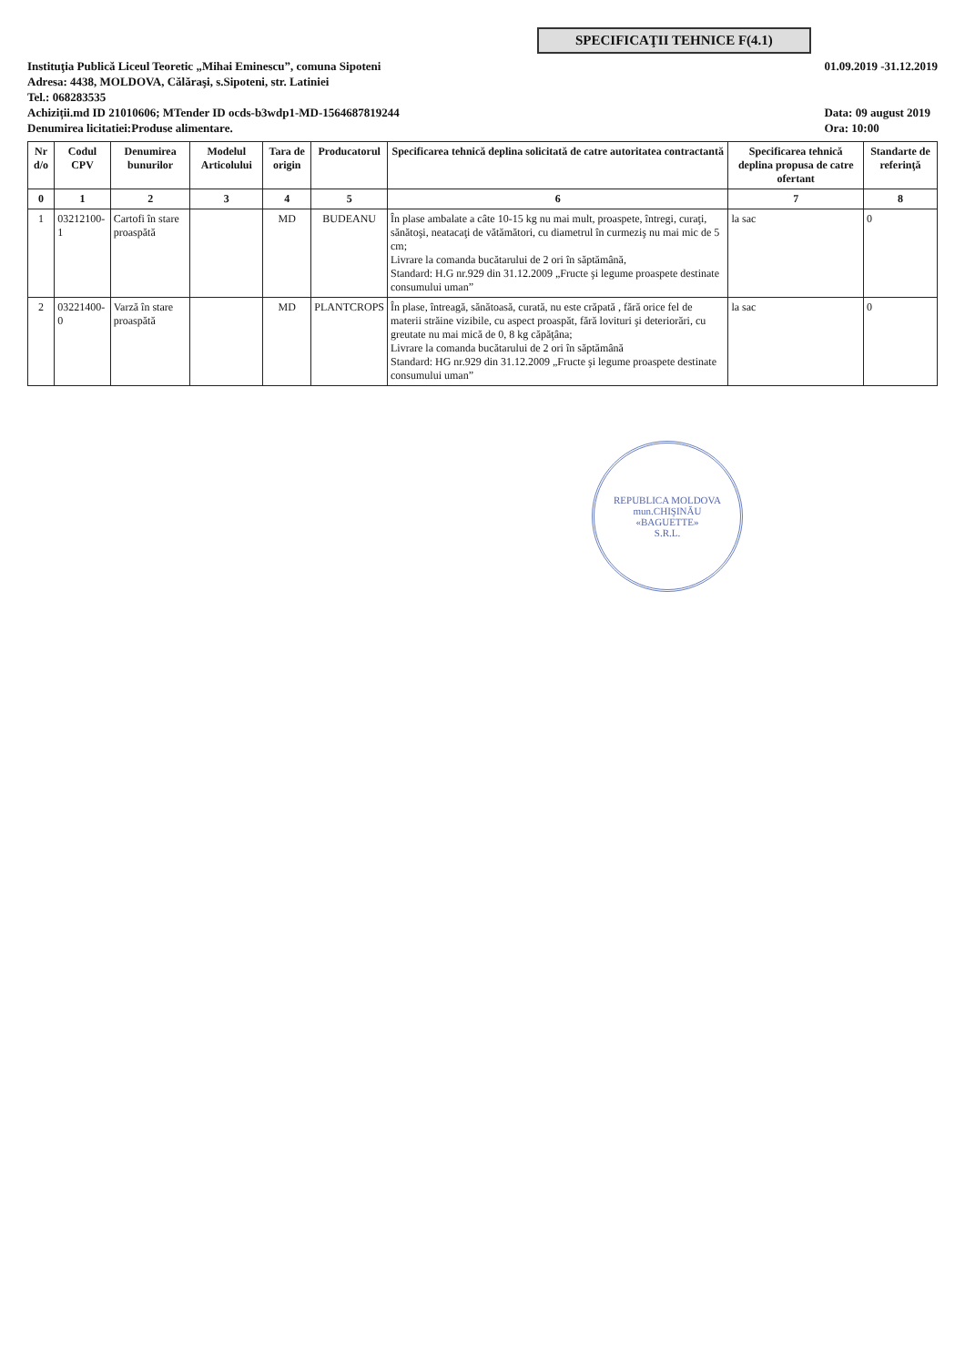SPECIFICAŢII TEHNICE F(4.1)
Instituţia Publică Liceul Teoretic „Mihai Eminescu”, comuna Sipoteni
Adresa: 4438, MOLDOVA, Călăraşi, s.Sipoteni, str. Latiniei
Tel.: 068283535
Achiziții.md ID 21010606; MTender ID ocds-b3wdp1-MD-1564687819244
Denumirea licitatiei:Produse alimentare.
01.09.2019 -31.12.2019
Data: 09 august 2019
Ora: 10:00
| Nr d/o | Codul CPV | Denumirea bunurilor | Modelul Articolului | Tara de origin | Producatorul | Specificarea tehnică deplina solicitată de catre autoritatea contractantă | Specificarea tehnică deplina propusa de catre ofertant | Standarte de referinţă |
| --- | --- | --- | --- | --- | --- | --- | --- | --- |
| 0 | 1 | 2 | 3 | 4 | 5 | 6 | 7 | 8 |
| 1 | 03212100-1 | Cartofi în stare proaspătă | | MD | BUDEANU | În plase ambalate a câte 10-15 kg nu mai mult, proaspete, întregi, curaţi, sănătoşi, neatacaţi de vătămători, cu diametrul în curmeziş nu mai mic de 5 cm; Livrare la comanda bucătarului de 2 ori în săptămână, Standard: H.G nr.929 din 31.12.2009 „Fructe şi legume proaspete destinate consumului uman” | la sac | 0 |
| 2 | 03221400-0 | Varză în stare proaspătă | | MD | PLANTCROPS | În plase, întreagă, sănătoasă, curată, nu este crăpată , fără orice fel de materii străine vizibile, cu aspect proaspăt, fără lovituri şi deteriorări, cu greutate nu mai mică de 0, 8 kg căpăţâna; Livrare la comanda bucătarului de 2 ori în săptămână Standard: HG nr.929 din 31.12.2009 „Fructe şi legume proaspete destinate consumului uman” | la sac | 0 |
REPUBLICA MOLDOVA mun.CHIŞINĂU
«BAGUETTE»
S.R.L.